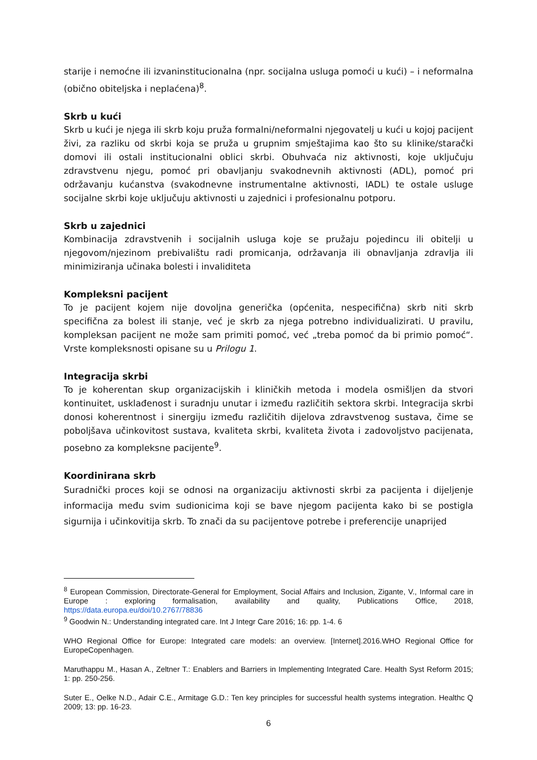starije i nemoćne ili izvaninstitucionalna (npr. socijalna usluga pomoći u kući) – i neformalna (obično obiteljska i neplaćena)<sup>8</sup>.
Skrb u kući
Skrb u kući je njega ili skrb koju pruža formalni/neformalni njegovatelj u kući u kojoj pacijent živi, za razliku od skrbi koja se pruža u grupnim smještajima kao što su klinike/starački domovi ili ostali institucionalni oblici skrbi. Obuhvaća niz aktivnosti, koje uključuju zdravstvenu njegu, pomoć pri obavljanju svakodnevnih aktivnosti (ADL), pomoć pri održavanju kućanstva (svakodnevne instrumentalne aktivnosti, IADL) te ostale usluge socijalne skrbi koje uključuju aktivnosti u zajednici i profesionalnu potporu.
Skrb u zajednici
Kombinacija zdravstvenih i socijalnih usluga koje se pružaju pojedincu ili obitelji u njegovom/njezinom prebivalištu radi promicanja, održavanja ili obnavljanja zdravlja ili minimiziranja učinaka bolesti i invaliditeta
Kompleksni pacijent
To je pacijent kojem nije dovoljna generička (općenita, nespecifična) skrb niti skrb specifična za bolest ili stanje, već je skrb za njega potrebno individualizirati. U pravilu, kompleksan pacijent ne može sam primiti pomoć, već „treba pomoć da bi primio pomoć“. Vrste kompleksnosti opisane su u Prilogu 1.
Integracija skrbi
To je koherentan skup organizacijskih i kliničkih metoda i modela osmišljen da stvori kontinuitet, usklađenost i suradnju unutar i između različitih sektora skrbi. Integracija skrbi donosi koherentnost i sinergiju između različitih dijelova zdravstvenog sustava, čime se poboljšava učinkovitost sustava, kvaliteta skrbi, kvaliteta života i zadovoljstvo pacijenata, posebno za kompleksne pacijente<sup>9</sup>.
Koordinirana skrb
Suradnički proces koji se odnosi na organizaciju aktivnosti skrbi za pacijenta i dijeljenje informacija među svim sudionicima koji se bave njegom pacijenta kako bi se postigla sigurnija i učinkovitija skrb. To znači da su pacijentove potrebe i preferencije unaprijed
<sup>8</sup> European Commission, Directorate-General for Employment, Social Affairs and Inclusion, Zigante, V., Informal care in Europe : exploring formalisation, availability and quality, Publications Office, 2018, https://data.europa.eu/doi/10.2767/78836
<sup>9</sup> Goodwin N.: Understanding integrated care. Int J Integr Care 2016; 16: pp. 1-4. 6
WHO Regional Office for Europe: Integrated care models: an overview. [Internet].2016.WHO Regional Office for EuropeCopenhagen.
Maruthappu M., Hasan A., Zeltner T.: Enablers and Barriers in Implementing Integrated Care. Health Syst Reform 2015; 1: pp. 250-256.
Suter E., Oelke N.D., Adair C.E., Armitage G.D.: Ten key principles for successful health systems integration. Healthc Q 2009; 13: pp. 16-23.
6